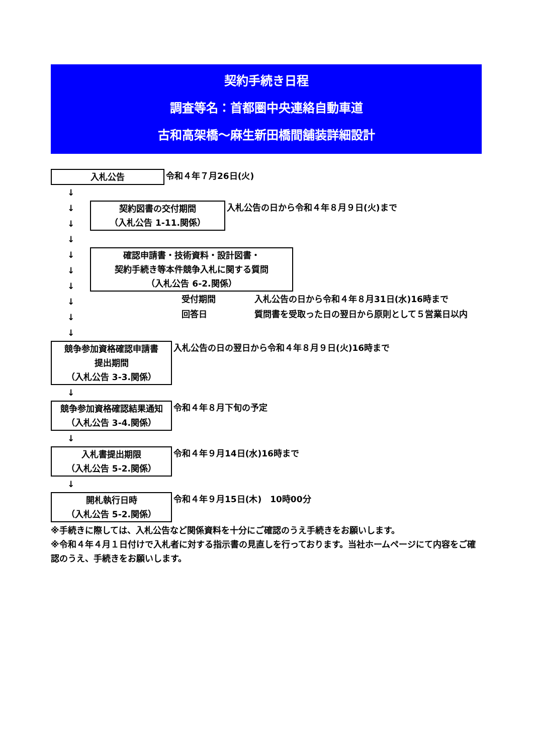契約手続き日程
調査等名：首都圏中央連絡自動車道
古和高架橋～麻生新田橋間舗装詳細設計
入札公告 令和４年７月26日(火)
↓
↓
↓
↓
契約図書の交付期間
（入札公告 1-11.関係）
入札公告の日から令和４年８月９日(火)まで
↓
↓
↓
↓
↓
↓
確認申請書・技術資料・設計図書・
契約手続き等本件競争入札に関する質問
（入札公告 6-2.関係）
受付期間 入札公告の日から令和４年８月31日(水)16時まで
回答日 質問書を受取った日の翌日から原則として５営業日以内
競争参加資格確認申請書
提出期間
（入札公告 3-3.関係）
入札公告の日の翌日から令和４年８月９日(火)16時まで
↓
競争参加資格確認結果通知
（入札公告 3-4.関係）
令和４年８月下旬の予定
↓
入札書提出期限
（入札公告 5-2.関係）
令和４年９月14日(水)16時まで
↓
開札執行日時
（入札公告 5-2.関係）
令和４年９月15日(木)　10時00分
※手続きに際しては、入札公告など関係資料を十分にご確認のうえ手続きをお願いします。
※令和４年４月１日付けで入札者に対する指示書の見直しを行っております。当社ホームページにて内容をご確認のうえ、手続きをお願いします。